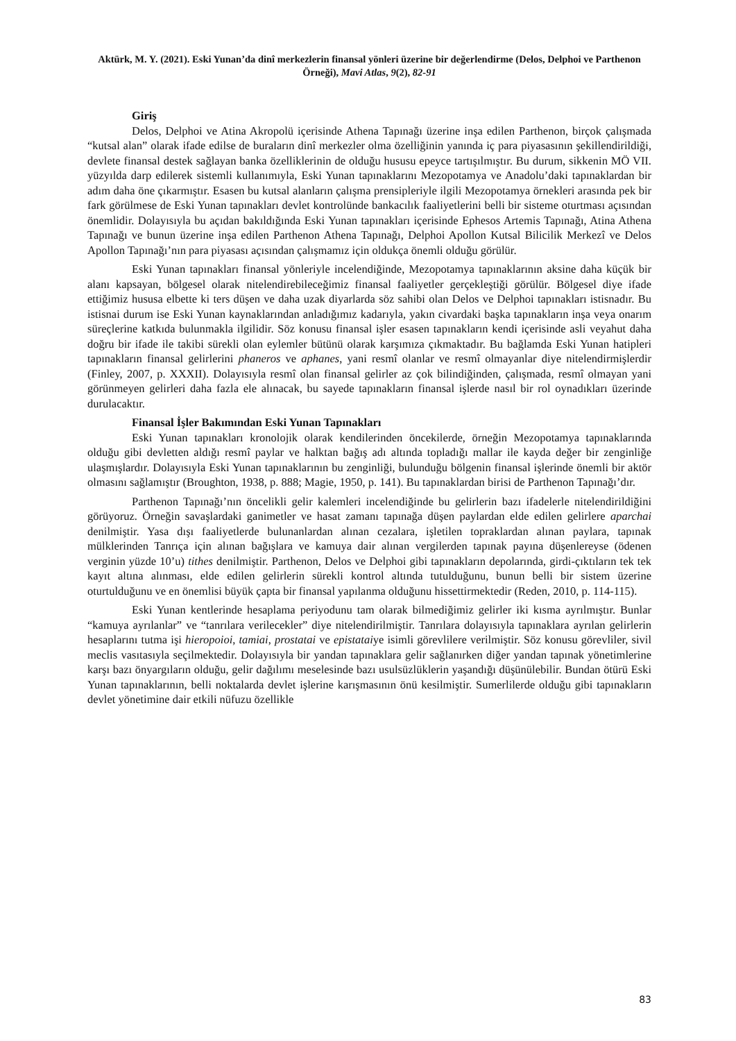Aktürk, M. Y. (2021). Eski Yunan’da dinî merkezlerin finansal yönleri üzerine bir değerlendirme (Delos, Delphoi ve Parthenon Örneği), Mavi Atlas, 9(2), 82-91
Giriş
Delos, Delphoi ve Atina Akropolü içerisinde Athena Tapınağı üzerine inşa edilen Parthenon, birçok çalışmada “kutsal alan” olarak ifade edilse de buraların dinî merkezler olma özelliğinin yanında iç para piyasasının şekillendirildiği, devlete finansal destek sağlayan banka özelliklerinin de olduğu hususu epeyce tartışılmıştır. Bu durum, sikkenin MÖ VII. yüzyılda darp edilerek sistemli kullanımıyla, Eski Yunan tapınaklarını Mezopotamya ve Anadolu’daki tapınaklardan bir adım daha öne çıkarmıştır. Esasen bu kutsal alanların çalışma prensipleriyle ilgili Mezopotamya örnekleri arasında pek bir fark görülmese de Eski Yunan tapınakları devlet kontrolünde bankacılık faaliyetlerini belli bir sisteme oturtması açısından önemlidir. Dolayısıyla bu açıdan bakıldığında Eski Yunan tapınakları içerisinde Ephesos Artemis Tapınağı, Atina Athena Tapınağı ve bunun üzerine inşa edilen Parthenon Athena Tapınağı, Delphoi Apollon Kutsal Bilicilik Merkezî ve Delos Apollon Tapınağı’nın para piyasası açısından çalışmamız için oldukça önemli olduğu görülür.
Eski Yunan tapınakları finansal yönleriyle incelendiğinde, Mezopotamya tapınaklarının aksine daha küçük bir alanı kapsayan, bölgesel olarak nitelendirebileceğimiz finansal faaliyetler gerçekleştiği görülür. Bölgesel diye ifade ettiğimiz hususa elbette ki ters düşen ve daha uzak diyarlarda söz sahibi olan Delos ve Delphoi tapınakları istisnadır. Bu istisnai durum ise Eski Yunan kaynaklarından anladığımız kadarıyla, yakın civardaki başka tapınakların inşa veya onarım süreçlerine katkıda bulunmakla ilgilidir. Söz konusu finansal işler esasen tapınakların kendi içerisinde asli veyahut daha doğru bir ifade ile takibi sürekli olan eylemler bütünü olarak karşımıza çıkmaktadır. Bu bağlamda Eski Yunan hatipleri tapınakların finansal gelirlerini phaneros ve aphanes, yani resmî olanlar ve resmî olmayanlar diye nitelendirmişlerdir (Finley, 2007, p. XXXII). Dolayısıyla resmî olan finansal gelirler az çok bilindiğinden, çalışmada, resmî olmayan yani görünmeyen gelirleri daha fazla ele alınacak, bu sayede tapınakların finansal işlerde nasıl bir rol oynadıkları üzerinde durulacaktır.
Finansal İşler Bakımından Eski Yunan Tapınakları
Eski Yunan tapınakları kronolojik olarak kendilerinden öncekilerde, örneğin Mezopotamya tapınaklarında olduğu gibi devletten aldığı resmî paylar ve halktan bağış adı altında topladığı mallar ile kayda değer bir zenginliğe ulaşmışlardır. Dolayısıyla Eski Yunan tapınaklarının bu zenginliği, bulunduğu bölgenin finansal işlerinde önemli bir aktör olmasını sağlamıştır (Broughton, 1938, p. 888; Magie, 1950, p. 141). Bu tapınaklardan birisi de Parthenon Tapınağı’dır.
Parthenon Tapınağı’nın öncelikli gelir kalemleri incelendiğinde bu gelirlerin bazı ifadelerle nitelendirildiğini görüyoruz. Örneğin savaşlardaki ganimetler ve hasat zamanı tapınağa düşen paylardan elde edilen gelirlere aparchai denilmiştir. Yasa dışı faaliyetlerde bulunanlardan alınan cezalara, işletilen topraklardan alınan paylara, tapınak mülklerinden Tanrıça için alınan bağışlara ve kamuya dair alınan vergilerden tapınak payına düşenlereyse (ödenen verginin yüzde 10’u) tithes denilmiştir. Parthenon, Delos ve Delphoi gibi tapınakların depolarında, girdi-çıktıların tek tek kayıt altına alınması, elde edilen gelirlerin sürekli kontrol altında tutulduğunu, bunun belli bir sistem üzerine oturtulduğunu ve en önemlisi büyük çapta bir finansal yapılanma olduğunu hissettirmektedir (Reden, 2010, p. 114-115).
Eski Yunan kentlerinde hesaplama periyodunu tam olarak bilmediğimiz gelirler iki kısma ayrılmıştır. Bunlar “kamuya ayrılanlar” ve “tanrılara verilecekler” diye nitelendirilmiştir. Tanrılara dolayısıyla tapınaklara ayrılan gelirlerin hesaplarını tutma işi hieropoioi, tamiai, prostatai ve epistataiye isimli görevlilere verilmiştir. Söz konusu görevliler, sivil meclis vasıtasıyla seçilmektedir. Dolayısıyla bir yandan tapınaklara gelir sağlanırken diğer yandan tapınak yönetimlerine karşı bazı önyargıların olduğu, gelir dağılımı meselesinde bazı usulsüzlüklerin yaşandığı düşünülebilir. Bundan ötürü Eski Yunan tapınaklarının, belli noktalarda devlet işlerine karışmasının önü kesilmiştir. Sumerlilerde olduğu gibi tapınakların devlet yönetimine dair etkili nüfuzu özellikle
83